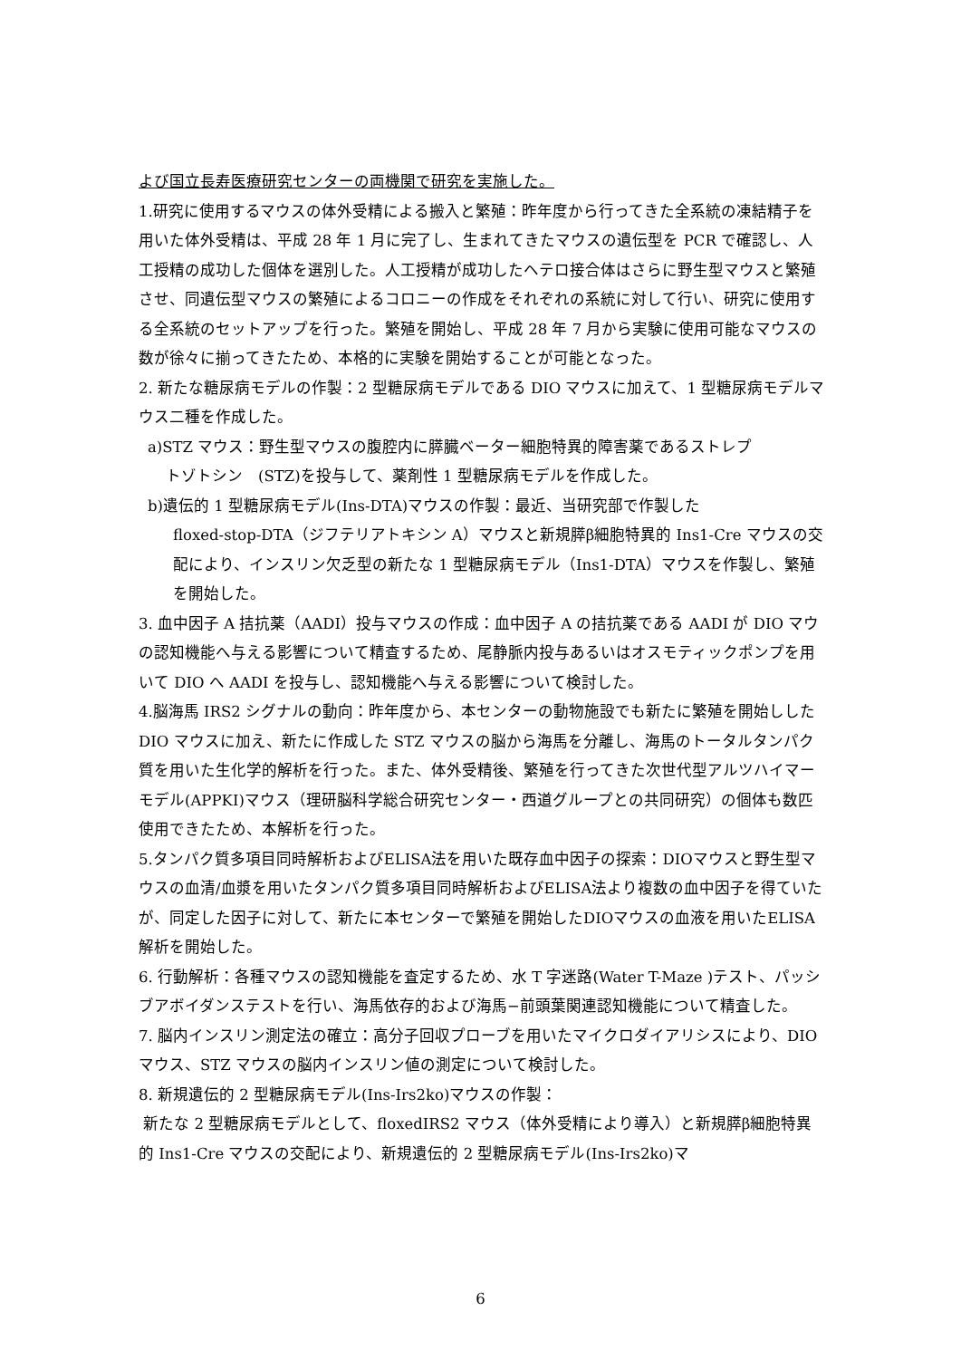よび国立長寿医療研究センターの両機関で研究を実施した。
1.研究に使用するマウスの体外受精による搬入と繁殖：昨年度から行ってきた全系統の凍結精子を用いた体外受精は、平成 28 年 1 月に完了し、生まれてきたマウスの遺伝型を PCR で確認し、人工授精の成功した個体を選別した。人工授精が成功したヘテロ接合体はさらに野生型マウスと繁殖させ、同遺伝型マウスの繁殖によるコロニーの作成をそれぞれの系統に対して行い、研究に使用する全系統のセットアップを行った。繁殖を開始し、平成 28 年 7 月から実験に使用可能なマウスの数が徐々に揃ってきたため、本格的に実験を開始することが可能となった。
2. 新たな糖尿病モデルの作製：2 型糖尿病モデルである DIO マウスに加えて、1 型糖尿病モデルマウス二種を作成した。
a)STZ マウス：野生型マウスの腹腔内に膵臓ベーター細胞特異的障害薬であるストレプ
トゾトシン　(STZ)を投与して、薬剤性 1 型糖尿病モデルを作成した。
b)遺伝的 1 型糖尿病モデル(Ins-DTA)マウスの作製：最近、当研究部で作製した
floxed-stop-DTA（ジフテリアトキシン A）マウスと新規膵β細胞特異的 Ins1-Cre マウスの交配により、インスリン欠乏型の新たな 1 型糖尿病モデル（Ins1-DTA）マウスを作製し、繁殖を開始した。
3. 血中因子 A 拮抗薬（AADI）投与マウスの作成：血中因子 A の拮抗薬である AADI が DIO マウの認知機能へ与える影響について精査するため、尾静脈内投与あるいはオスモティックポンプを用いて DIO へ AADI を投与し、認知機能へ与える影響について検討した。
4.脳海馬 IRS2 シグナルの動向：昨年度から、本センターの動物施設でも新たに繁殖を開始しした DIO マウスに加え、新たに作成した STZ マウスの脳から海馬を分離し、海馬のトータルタンパク質を用いた生化学的解析を行った。また、体外受精後、繁殖を行ってきた次世代型アルツハイマーモデル(APPKI)マウス（理研脳科学総合研究センター・西道グループとの共同研究）の個体も数匹使用できたため、本解析を行った。
5.タンパク質多項目同時解析およびELISA法を用いた既存血中因子の探索：DIOマウスと野生型マウスの血清/血漿を用いたタンパク質多項目同時解析およびELISA法より複数の血中因子を得ていたが、同定した因子に対して、新たに本センターで繁殖を開始したDIOマウスの血液を用いたELISA解析を開始した。
6. 行動解析：各種マウスの認知機能を査定するため、水 T 字迷路(Water T-Maze )テスト、パッシブアボイダンステストを行い、海馬依存的および海馬−前頭葉関連認知機能について精査した。
7. 脳内インスリン測定法の確立：高分子回収プローブを用いたマイクロダイアリシスにより、DIO マウス、STZ マウスの脳内インスリン値の測定について検討した。
8. 新規遺伝的 2 型糖尿病モデル(Ins-Irs2ko)マウスの作製：
新たな 2 型糖尿病モデルとして、floxedIRS2 マウス（体外受精により導入）と新規膵β細胞特異的 Ins1-Cre マウスの交配により、新規遺伝的 2 型糖尿病モデル(Ins-Irs2ko)マ
6